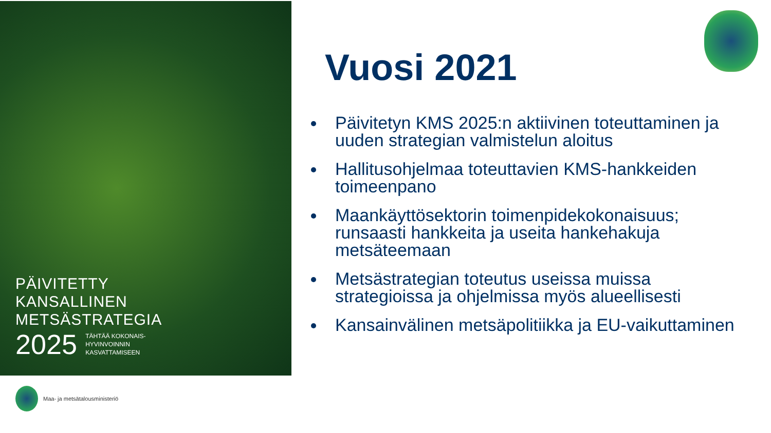PÄIVITETTY
KANSALLINEN
METSÄSTRATEGIA
2025 TÄHTÄÄ KOKONAIS-
HYVINVOINNIN
KASVATTAMISEEN
Maa- ja metsätalousministeriö
Vuosi 2021
Päivitetyn KMS 2025:n aktiivinen toteuttaminen ja uuden strategian valmistelun aloitus
Hallitusohjelmaa toteuttavien KMS-hankkeiden toimeenpano
Maankäyttösektorin toimenpidekokonaisuus; runsaasti hankkeita ja useita hankehakuja metsäteemaan
Metsästrategian toteutus useissa muissa strategioissa ja ohjelmissa myös alueellisesti
Kansainvälinen metsäpolitiikka ja EU-vaikuttaminen